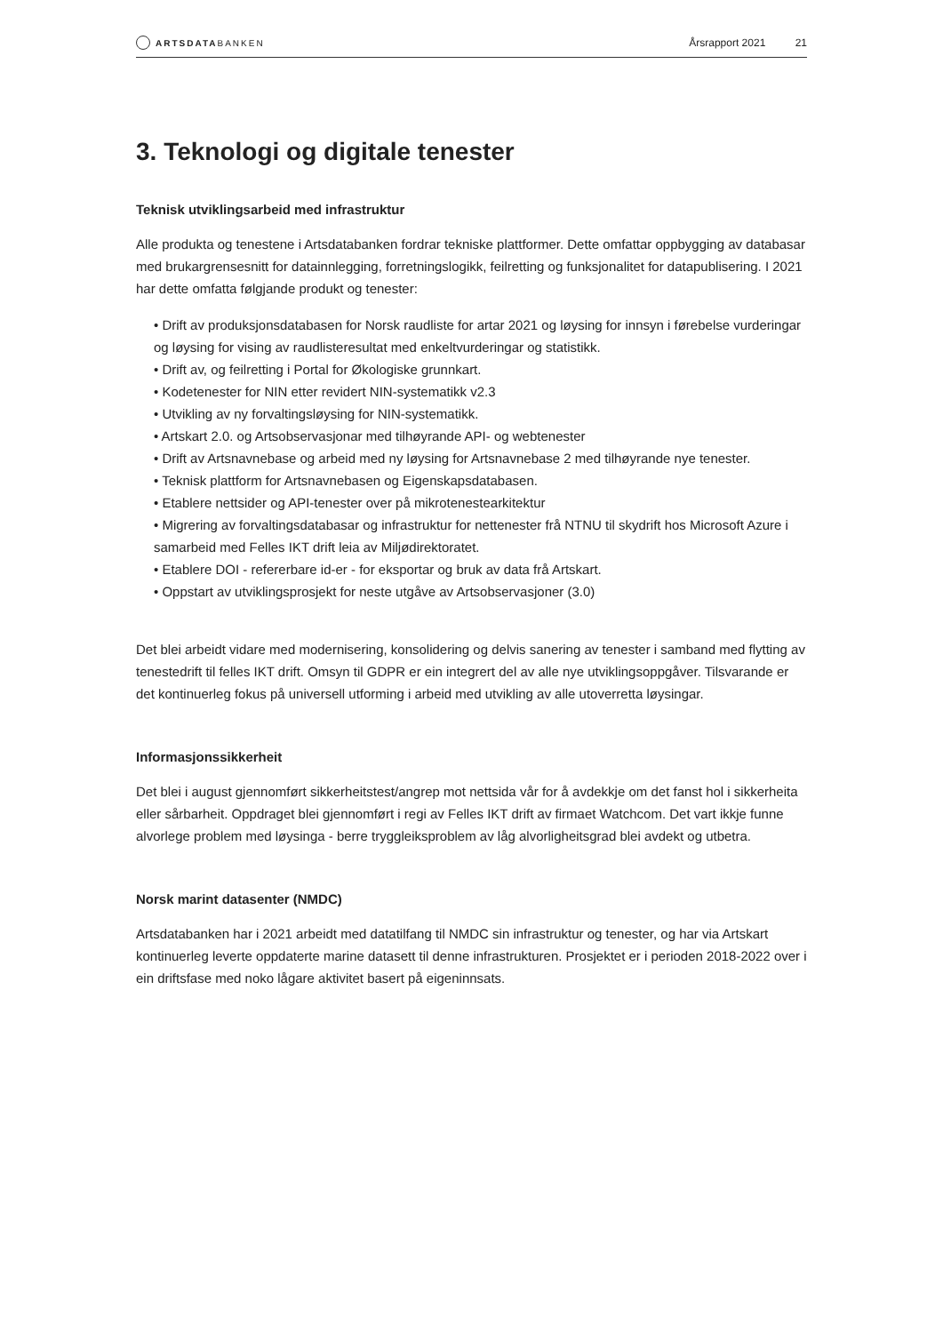ARTSDATABANKEN
Årsrapport 2021 21
3. Teknologi og digitale tenester
Teknisk utviklingsarbeid med infrastruktur
Alle produkta og tenestene i Artsdatabanken fordrar tekniske plattformer. Dette omfattar oppbygging av databasar med brukargrensesnitt for datainnlegging, forretningslogikk, feilretting og funksjonalitet for datapublisering. I 2021 har dette omfatta følgjande produkt og tenester:
• Drift av produksjonsdatabasen for Norsk raudliste for artar 2021 og løysing for innsyn i førebelse vurderingar og løysing for vising av raudlisteresultat med enkeltvurderingar og statistikk.
• Drift av, og feilretting i Portal for Økologiske grunnkart.
• Kodetenester for NIN etter revidert NIN-systematikk v2.3
• Utvikling av ny forvaltingsløysing for NIN-systematikk.
• Artskart 2.0. og Artsobservasjonar med tilhøyrande API- og webtenester
• Drift av Artsnavnebase og arbeid med ny løysing for Artsnavnebase 2 med tilhøyrande nye tenester.
• Teknisk plattform for Artsnavnebasen og Eigenskapsdatabasen.
• Etablere nettsider og API-tenester over på mikrotenestearkitektur
• Migrering av forvaltingsdatabasar og infrastruktur for nettenester frå NTNU til skydrift hos Microsoft Azure i samarbeid med Felles IKT drift leia av Miljødirektoratet.
• Etablere DOI - refererbare id-er - for eksportar og bruk av data frå Artskart.
• Oppstart av utviklingsprosjekt for neste utgåve av Artsobservasjoner (3.0)
Det blei arbeidt vidare med modernisering, konsolidering og delvis sanering av tenester i samband med flytting av tenestedrift til felles IKT drift. Omsyn til GDPR er ein integrert del av alle nye utviklingsoppgåver. Tilsvarande er det kontinuerleg fokus på universell utforming i arbeid med utvikling av alle utoverretta løysingar.
Informasjonssikkerheit
Det blei i august gjennomført sikkerheitstest/angrep mot nettsida vår for å avdekkje om det fanst hol i sikkerheita eller sårbarheit. Oppdraget blei gjennomført i regi av Felles IKT drift av firmaet Watchcom. Det vart ikkje funne alvorlege problem med løysinga - berre tryggleiksproblem av låg alvorligheitsgrad blei avdekt og utbetra.
Norsk marint datasenter (NMDC)
Artsdatabanken har i 2021 arbeidt med datatilfang til NMDC sin infrastruktur og tenester, og har via Artskart kontinuerleg leverte oppdaterte marine datasett til denne infrastrukturen. Prosjektet er i perioden 2018-2022 over i ein driftsfase med noko lågare aktivitet basert på eigeninnsats.